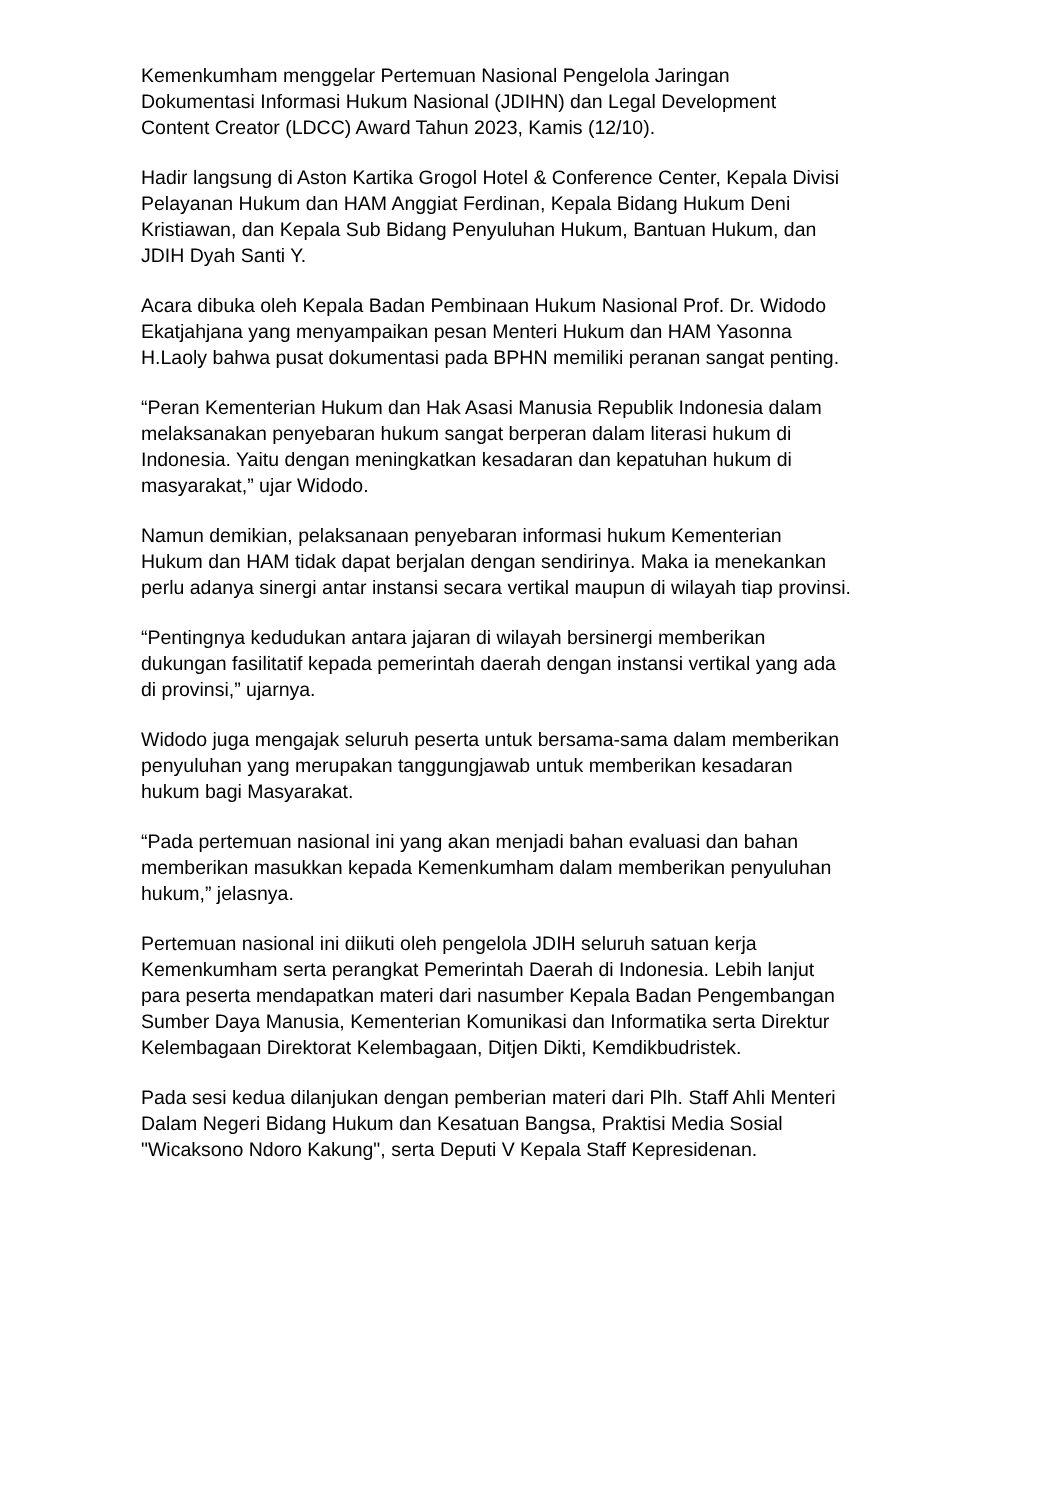Kemenkumham menggelar Pertemuan Nasional Pengelola Jaringan
Dokumentasi Informasi Hukum Nasional (JDIHN) dan Legal Development
Content Creator (LDCC) Award Tahun 2023, Kamis (12/10).
Hadir langsung di Aston Kartika Grogol Hotel & Conference Center, Kepala Divisi
Pelayanan Hukum dan HAM Anggiat Ferdinan, Kepala Bidang Hukum Deni
Kristiawan, dan Kepala Sub Bidang Penyuluhan Hukum, Bantuan Hukum, dan
JDIH Dyah Santi Y.
Acara dibuka oleh Kepala Badan Pembinaan Hukum Nasional Prof. Dr. Widodo
Ekatjahjana yang menyampaikan pesan Menteri Hukum dan HAM Yasonna
H.Laoly bahwa pusat dokumentasi pada BPHN memiliki peranan sangat penting.
“Peran Kementerian Hukum dan Hak Asasi Manusia Republik Indonesia dalam
melaksanakan penyebaran hukum sangat berperan dalam literasi hukum di
Indonesia. Yaitu dengan meningkatkan kesadaran dan kepatuhan hukum di
masyarakat,” ujar Widodo.
Namun demikian, pelaksanaan penyebaran informasi hukum Kementerian
Hukum dan HAM tidak dapat berjalan dengan sendirinya. Maka ia menekankan
perlu adanya sinergi antar instansi secara vertikal maupun di wilayah tiap provinsi.
“Pentingnya kedudukan antara jajaran di wilayah bersinergi memberikan
dukungan fasilitatif kepada pemerintah daerah dengan instansi vertikal yang ada
di provinsi,” ujarnya.
Widodo juga mengajak seluruh peserta untuk bersama-sama dalam memberikan
penyuluhan yang merupakan tanggungjawab untuk memberikan kesadaran
hukum bagi Masyarakat.
“Pada pertemuan nasional ini yang akan menjadi bahan evaluasi dan bahan
memberikan masukkan kepada Kemenkumham dalam memberikan penyuluhan
hukum,” jelasnya.
Pertemuan nasional ini diikuti oleh pengelola JDIH seluruh satuan kerja
Kemenkumham serta perangkat Pemerintah Daerah di Indonesia. Lebih lanjut
para peserta mendapatkan materi dari nasumber Kepala Badan Pengembangan
Sumber Daya Manusia, Kementerian Komunikasi dan Informatika serta Direktur
Kelembagaan Direktorat Kelembagaan, Ditjen Dikti, Kemdikbudristek.
Pada sesi kedua dilanjukan dengan pemberian materi dari Plh. Staff Ahli Menteri
Dalam Negeri Bidang Hukum dan Kesatuan Bangsa, Praktisi Media Sosial
"Wicaksono Ndoro Kakung", serta Deputi V Kepala Staff Kepresidenan.